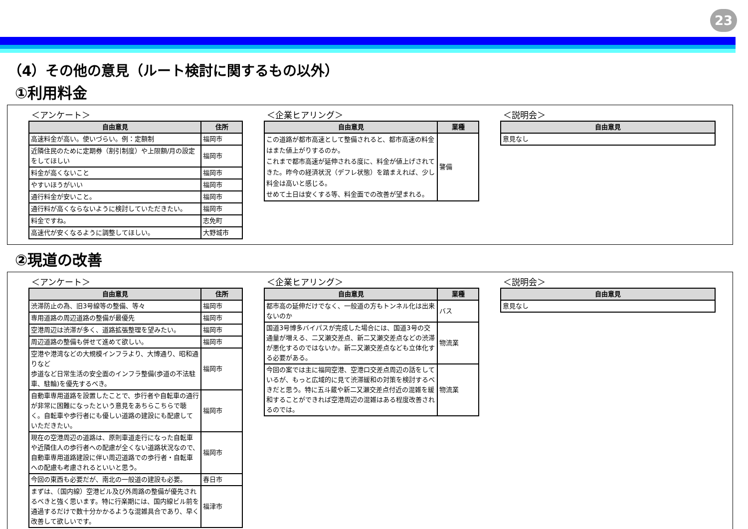23
（4）その他の意見（ルート検討に関するもの以外）
①利用料金
＜アンケート＞
| 自由意見 | 住所 |
| --- | --- |
| 高速料金が高い。使いづらい。例：定額制 | 福岡市 |
| 近隣住民のために定期券（割引制度）や上限額/月の設定をしてほしい | 福岡市 |
| 料金が高くないこと | 福岡市 |
| やすいほうがいい | 福岡市 |
| 通行料金が安いこと。 | 福岡市 |
| 通行料が高くならないように検討していただきたい。 | 福岡市 |
| 料金ですね。 | 志免町 |
| 高速代が安くなるように調整してほしい。 | 大野城市 |
＜企業ヒアリング＞
| 自由意見 | 業種 |
| --- | --- |
| この道路が都市高速として整備されると、都市高速の料金はまた値上がりするのか。 これまで都市高速が延伸される度に、料金が値上げされてきた。昨今の経済状況（デフレ状態）を踏まえれば、少し料金は高いと感じる。 せめて土日は安くする等、料金面での改善が望まれる。 | 警備 |
＜説明会＞
| 自由意見 |
| --- |
| 意見なし |
②現道の改善
＜アンケート＞
| 自由意見 | 住所 |
| --- | --- |
| 渋滞防止の為、旧3号線等の整備、等々 | 福岡市 |
| 専用道路の周辺道路の整備が最優先 | 福岡市 |
| 空港周辺は渋滞が多く、道路拡張整理を望みたい。 | 福岡市 |
| 周辺道路の整備も併せて進めて欲しい。 | 福岡市 |
| 空港や港湾などの大規模インフラより、大博通り、昭和通りなど 歩道など日常生活の安全面のインフラ整備(歩道の不法駐車、駐輪)を優先するべき。 | 福岡市 |
| 自動車専用道路を設置したことで、歩行者や自転車の通行が非常に困難になったという意見をあちらこちらで聴く。自転車や歩行者にも優しい道路の建設にも配慮していただきたい。 | 福岡市 |
| 現在の空港周辺の道路は、原則車道走行になった自転車や近隣住人の歩行者への配慮が全くない道路状況なので、自動車専用道路建設に伴い周辺道路での歩行者・自転車への配慮も考慮されるといいと思う。 | 福岡市 |
| 今回の東西も必要だが、南北の一般道の建設も必要。 | 春日市 |
| まずは、（国内線）空港ビル及び外周路の整備が優先されるべきと強く思います。特に行楽期には、国内線ビル前を通過するだけで数十分かかるような混雑具合であり、早く改善して欲しいです。 | 福津市 |
＜企業ヒアリング＞
| 自由意見 | 業種 |
| --- | --- |
| 都市高の延伸だけでなく、一般道の方もトンネル化は出来ないのか | バス |
| 国道3号博多バイパスが完成した場合には、国道3号の交通量が増える、二又瀬交差点、新二又瀬交差点などの渋滞が悪化するのではないか。新二又瀬交差点なども立体化する必要がある。 | 物流業 |
| 今回の案では主に福岡空港、空港口交差点周辺の話をしているが、もっと広域的に見て渋滞緩和の対策を検討するべきだと思う。特に五斗蔵や新二又瀬交差点付近の混雑を緩和することができれば空港周辺の混雑はある程度改善されるのでは。 | 物流業 |
＜説明会＞
| 自由意見 |
| --- |
| 意見なし |